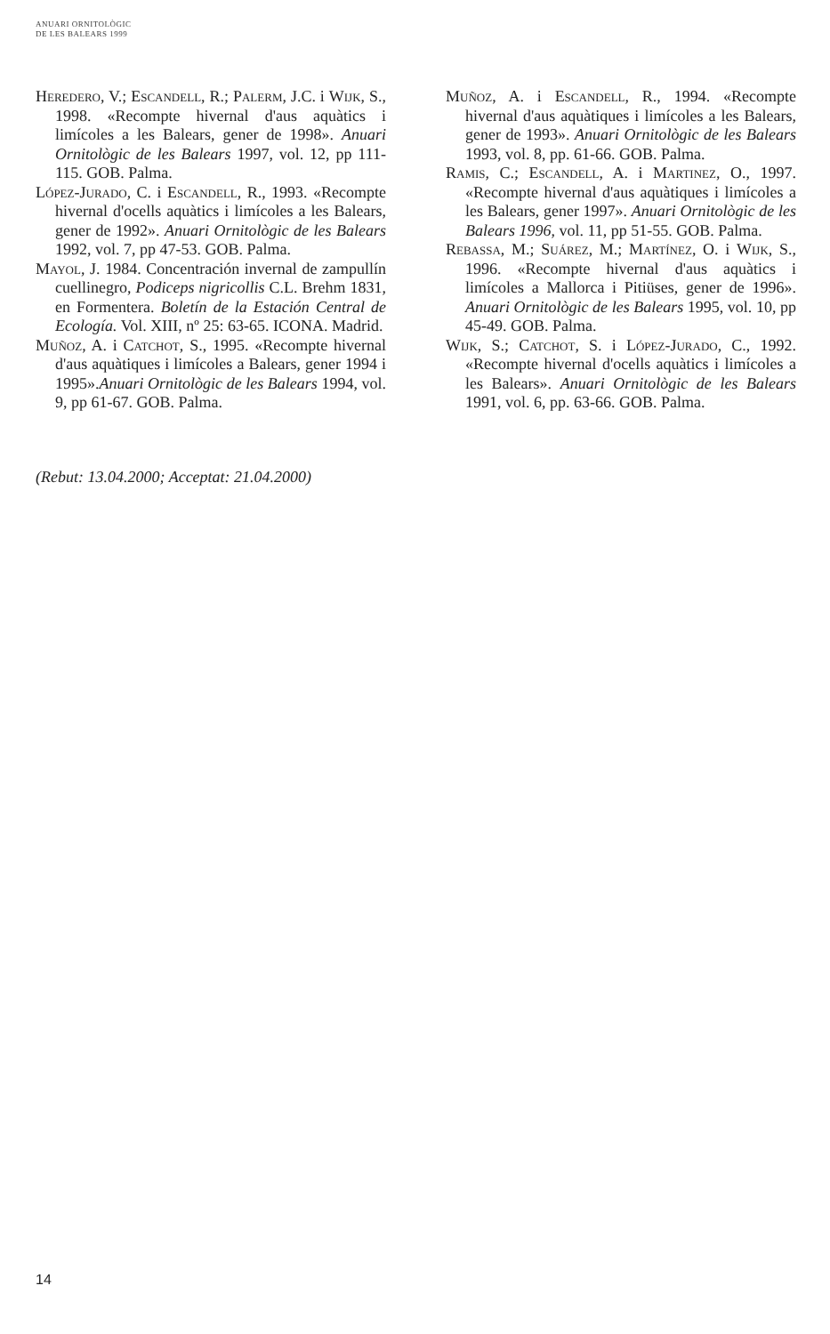ANUARI ORNITOLÒGIC
DE LES BALEARS 1999
Heredero, V.; Escandell, R.; Palerm, J.C. i Wijk, S., 1998. «Recompte hivernal d'aus aquàtics i limícoles a les Balears, gener de 1998». Anuari Ornitològic de les Balears 1997, vol. 12, pp 111-115. GOB. Palma.
López-Jurado, C. i Escandell, R., 1993. «Recompte hivernal d'ocells aquàtics i limícoles a les Balears, gener de 1992». Anuari Ornitològic de les Balears 1992, vol. 7, pp 47-53. GOB. Palma.
Mayol, J. 1984. Concentración invernal de zampullín cuellinegro, Podiceps nigricollis C.L. Brehm 1831, en Formentera. Boletín de la Estación Central de Ecología. Vol. XIII, nº 25: 63-65. ICONA. Madrid.
Muñoz, A. i Catchot, S., 1995. «Recompte hivernal d'aus aquàtiques i limícoles a Balears, gener 1994 i 1995».Anuari Ornitològic de les Balears 1994, vol. 9, pp 61-67. GOB. Palma.
Muñoz, A. i Escandell, R., 1994. «Recompte hivernal d'aus aquàtiques i limícoles a les Balears, gener de 1993». Anuari Ornitològic de les Balears 1993, vol. 8, pp. 61-66. GOB. Palma.
Ramis, C.; Escandell, A. i Martinez, O., 1997. «Recompte hivernal d'aus aquàtiques i limícoles a les Balears, gener 1997». Anuari Ornitològic de les Balears 1996, vol. 11, pp 51-55. GOB. Palma.
Rebassa, M.; Suárez, M.; Martínez, O. i Wijk, S., 1996. «Recompte hivernal d'aus aquàtics i limícoles a Mallorca i Pitiüses, gener de 1996». Anuari Ornitològic de les Balears 1995, vol. 10, pp 45-49. GOB. Palma.
Wijk, S.; Catchot, S. i López-Jurado, C., 1992. «Recompte hivernal d'ocells aquàtics i limícoles a les Balears». Anuari Ornitològic de les Balears 1991, vol. 6, pp. 63-66. GOB. Palma.
(Rebut: 13.04.2000; Acceptat: 21.04.2000)
14